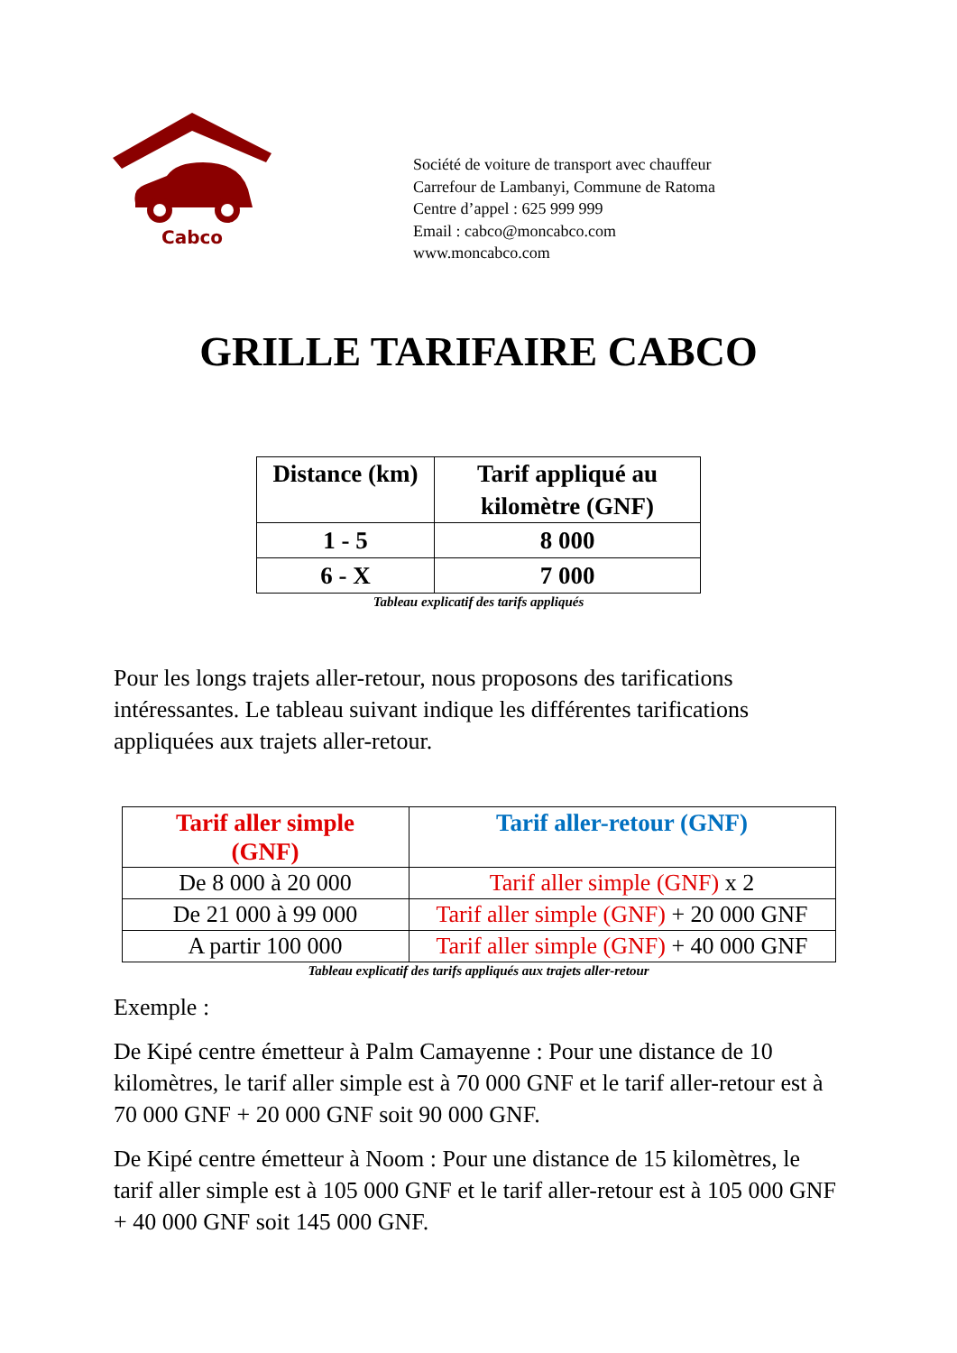Cabco
Société de voiture de transport avec chauffeur
Carrefour de Lambanyi, Commune de Ratoma
Centre d’appel : 625 999 999
Email : cabco@moncabco.com
www.moncabco.com
GRILLE TARIFAIRE CABCO
| Distance (km) | Tarif appliqué au kilomètre (GNF) |
| --- | --- |
| 1 - 5 | 8 000 |
| 6 - X | 7 000 |
Tableau explicatif des tarifs appliqués
Pour les longs trajets aller-retour, nous proposons des tarifications intéressantes. Le tableau suivant indique les différentes tarifications appliquées aux trajets aller-retour.
| Tarif aller simple (GNF) | Tarif aller-retour (GNF) |
| --- | --- |
| De 8 000 à 20 000 | Tarif aller simple (GNF) x 2 |
| De 21 000 à 99 000 | Tarif aller simple (GNF) + 20 000 GNF |
| A partir 100 000 | Tarif aller simple (GNF) + 40 000 GNF |
Tableau explicatif des tarifs appliqués aux trajets aller-retour
Exemple :
De Kipé centre émetteur à Palm Camayenne : Pour une distance de 10 kilomètres, le tarif aller simple est à 70 000 GNF et le tarif aller-retour est à 70 000 GNF + 20 000 GNF soit 90 000 GNF.
De Kipé centre émetteur à Noom : Pour une distance de 15 kilomètres, le tarif aller simple est à 105 000 GNF et le tarif aller-retour est à 105 000 GNF + 40 000 GNF soit 145 000 GNF.